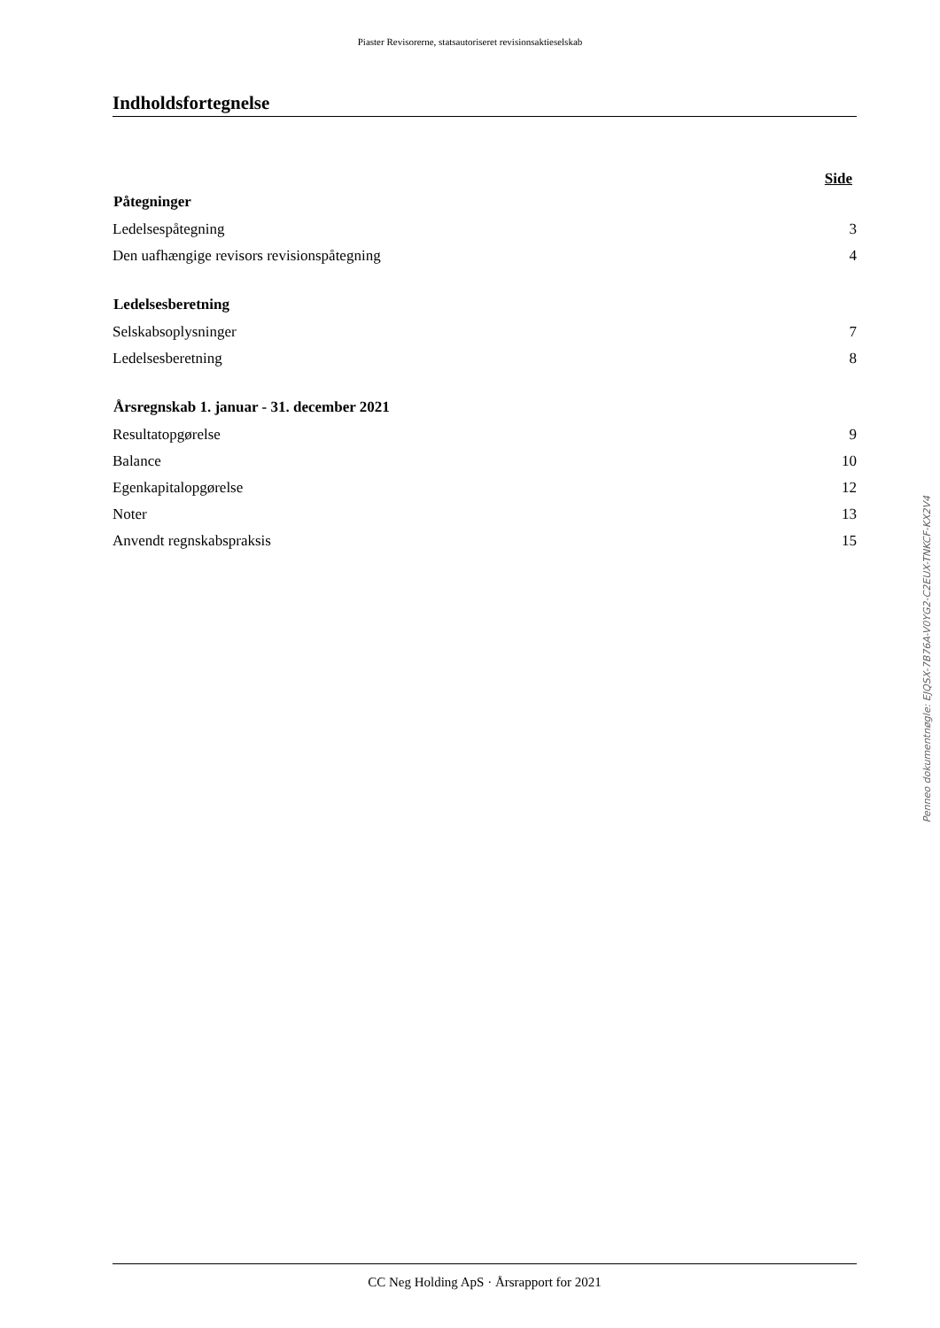Piaster Revisorerne, statsautoriseret revisionsaktieselskab
Indholdsfortegnelse
Side
| Påtegninger | |
| --- | --- |
| Ledelsespåtegning | 3 |
| Den uafhængige revisors revisionspåtegning | 4 |
| Ledelsesberetning | |
| Selskabsoplysninger | 7 |
| Ledelsesberetning | 8 |
| Årsregnskab 1. januar - 31. december 2021 | |
| Resultatopgørelse | 9 |
| Balance | 10 |
| Egenkapitalopgørelse | 12 |
| Noter | 13 |
| Anvendt regnskabspraksis | 15 |
Penneo dokumentnøgle: EJQSX-7B76A-V0YG2-C2EUX-TNKCF-KX2V4
CC Neg Holding ApS · Årsrapport for 2021